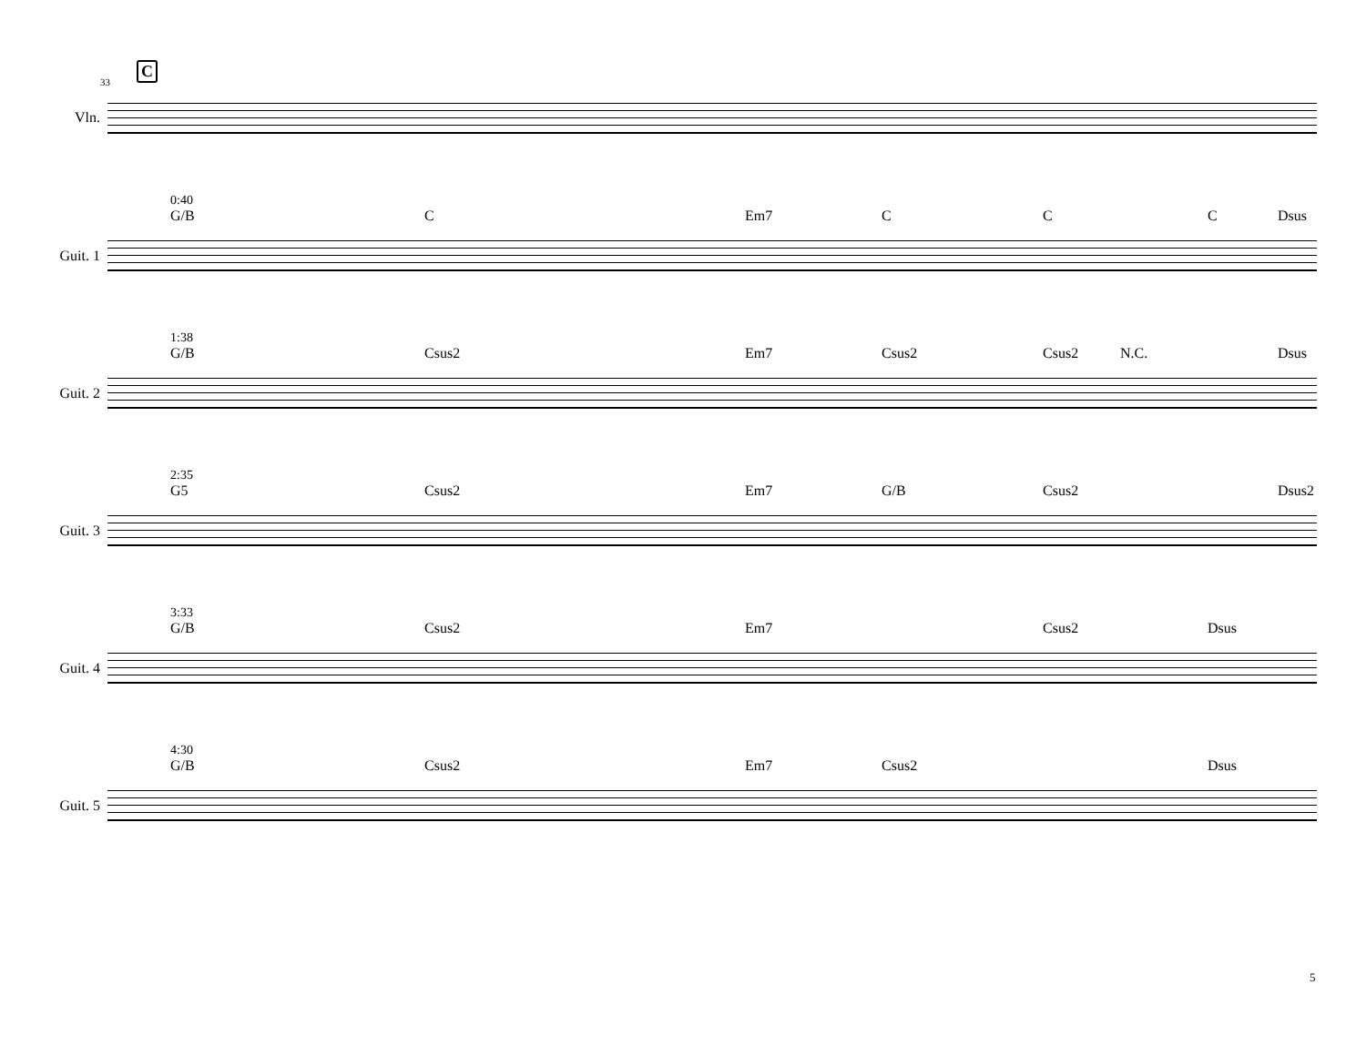33
C
Vln.
0:40
G/B C Em7 C C C Dsus
Guit. 1
1:38
G/B Csus2 Em7 Csus2 Csus2 N.C. Dsus
Guit. 2
2:35
G5 Csus2 Em7 G/B Csus2 Dsus2
Guit. 3
3:33
G/B Csus2 Em7 Csus2 Dsus
Guit. 4
4:30
G/B Csus2 Em7 Csus2 Dsus
Guit. 5
5